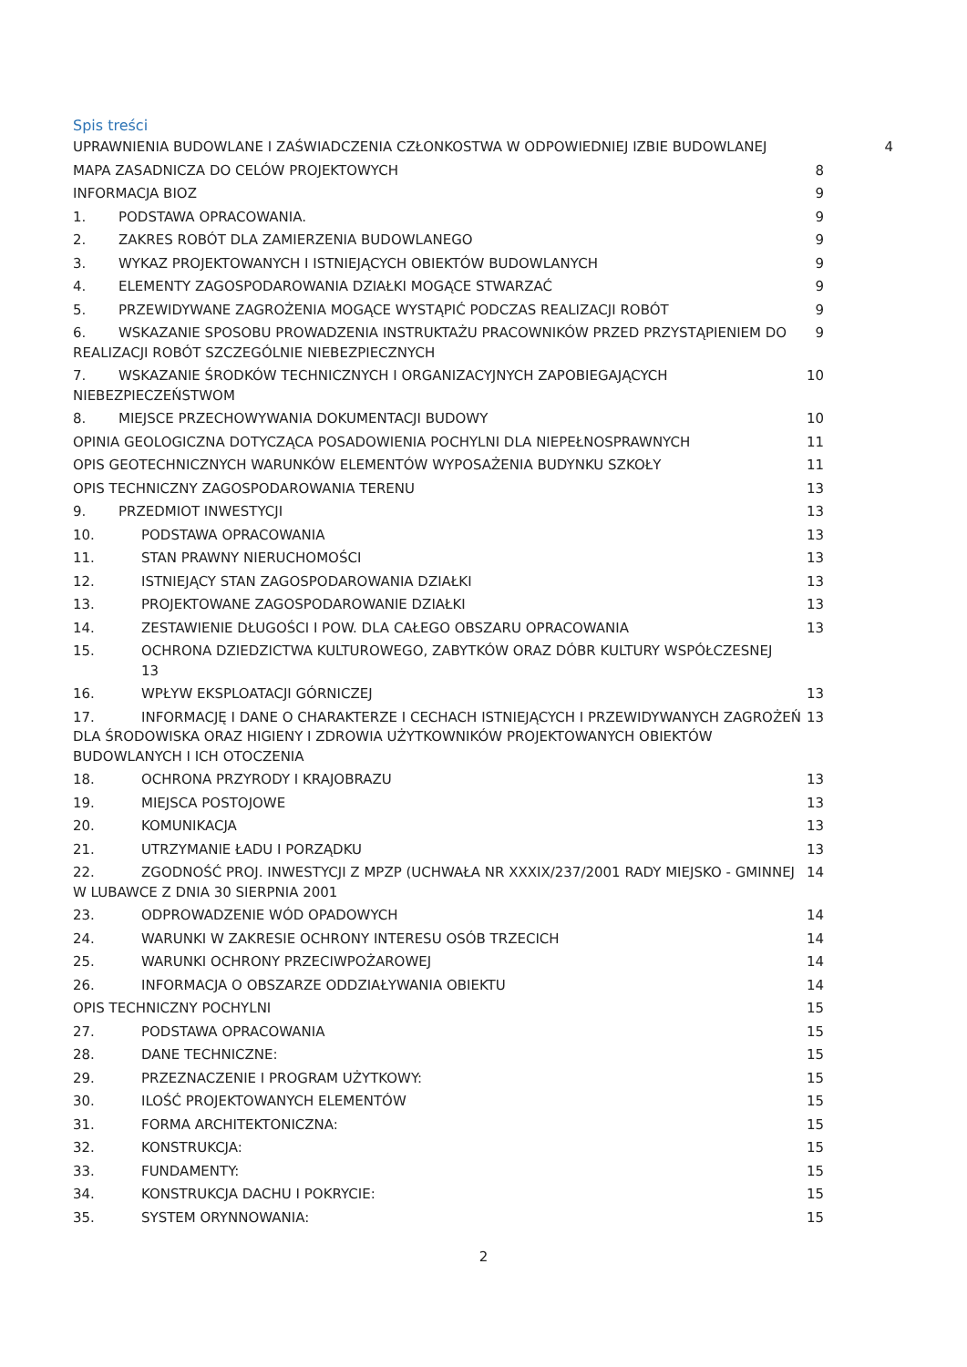Spis treści
UPRAWNIENIA BUDOWLANE I ZAŚWIADCZENIA CZŁONKOSTWA W ODPOWIEDNIEJ IZBIE BUDOWLANEJ 4
MAPA ZASADNICZA DO CELÓW PROJEKTOWYCH 8
INFORMACJA BIOZ 9
1. PODSTAWA OPRACOWANIA. 9
2. ZAKRES ROBÓT DLA ZAMIERZENIA BUDOWLANEGO 9
3. WYKAZ PROJEKTOWANYCH I ISTNIEJĄCYCH OBIEKTÓW BUDOWLANYCH 9
4. ELEMENTY ZAGOSPODAROWANIA DZIAŁKI MOGĄCE STWARZAĆ 9
5. PRZEWIDYWANE ZAGROŻENIA MOGĄCE WYSTĄPIĆ PODCZAS REALIZACJI ROBÓT 9
6. WSKAZANIE SPOSOBU PROWADZENIA INSTRUKTAŻU PRACOWNIKÓW PRZED PRZYSTĄPIENIEM DO REALIZACJI ROBÓT SZCZEGÓLNIE NIEBEZPIECZNYCH 9
7. WSKAZANIE ŚRODKÓW TECHNICZNYCH I ORGANIZACYJNYCH ZAPOBIEGAJĄCYCH NIEBEZPIECZEŃSTWOM 10
8. MIEJSCE PRZECHOWYWANIA DOKUMENTACJI BUDOWY 10
OPINIA GEOLOGICZNA DOTYCZĄCA POSADOWIENIA POCHYLNI DLA NIEPEŁNOSPRAWNYCH 11
OPIS GEOTECHNICZNYCH WARUNKÓW ELEMENTÓW WYPOSAŻENIA BUDYNKU SZKOŁY 11
OPIS TECHNICZNY ZAGOSPODAROWANIA TERENU 13
9. PRZEDMIOT INWESTYCJI 13
10. PODSTAWA OPRACOWANIA 13
11. STAN PRAWNY NIERUCHOMOŚCI 13
12. ISTNIEJĄCY STAN ZAGOSPODAROWANIA DZIAŁKI 13
13. PROJEKTOWANE ZAGOSPODAROWANIE DZIAŁKI 13
14. ZESTAWIENIE DŁUGOŚCI I POW. DLA CAŁEGO OBSZARU OPRACOWANIA 13
15. OCHRONA DZIEDZICTWA KULTUROWEGO, ZABYTKÓW ORAZ DÓBR KULTURY WSPÓŁCZESNEJ
13
16. WPŁYW EKSPLOATACJI GÓRNICZEJ 13
17. INFORMACJĘ I DANE O CHARAKTERZE I CECHACH ISTNIEJĄCYCH I PRZEWIDYWANYCH ZAGROŻEŃ DLA ŚRODOWISKA ORAZ HIGIENY I ZDROWIA UŻYTKOWNIKÓW PROJEKTOWANYCH OBIEKTÓW BUDOWLANYCH I ICH OTOCZENIA 13
18. OCHRONA PRZYRODY I KRAJOBRAZU 13
19. MIEJSCA POSTOJOWE 13
20. KOMUNIKACJA 13
21. UTRZYMANIE ŁADU I PORZĄDKU 13
22. ZGODNOŚĆ PROJ. INWESTYCJI Z MPZP (UCHWAŁA NR XXXIX/237/2001 RADY MIEJSKO - GMINNEJ W LUBAWCE Z DNIA 30 SIERPNIA 2001 14
23. ODPROWADZENIE WÓD OPADOWYCH 14
24. WARUNKI W ZAKRESIE OCHRONY INTERESU OSÓB TRZECICH 14
25. WARUNKI OCHRONY PRZECIWPOŻAROWEJ 14
26. INFORMACJA O OBSZARZE ODDZIAŁYWANIA OBIEKTU 14
OPIS TECHNICZNY POCHYLNI 15
27. PODSTAWA OPRACOWANIA 15
28. DANE TECHNICZNE: 15
29. PRZEZNACZENIE I PROGRAM UŻYTKOWY: 15
30. ILOŚĆ PROJEKTOWANYCH ELEMENTÓW 15
31. FORMA ARCHITEKTONICZNA: 15
32. KONSTRUKCJA: 15
33. FUNDAMENTY: 15
34. KONSTRUKCJA DACHU I POKRYCIE: 15
35. SYSTEM ORYNNOWANIA: 15
2